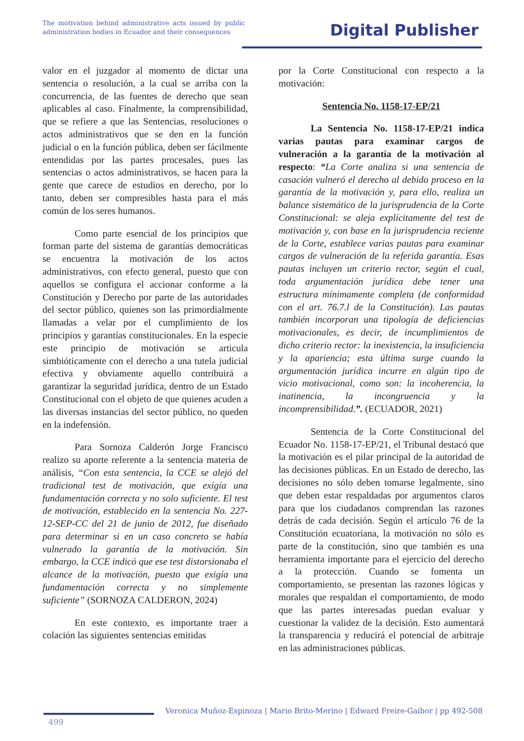The motivation behind administrative acts issued by public administration bodies in Ecuador and their consequences
Digital Publisher
valor en el juzgador al momento de dictar una sentencia o resolución, a la cual se arriba con la concurrencia, de las fuentes de derecho que sean aplicables al caso. Finalmente, la comprensibilidad, que se refiere a que las Sentencias, resoluciones o actos administrativos que se den en la función judicial o en la función pública, deben ser fácilmente entendidas por las partes procesales, pues las sentencias o actos administrativos, se hacen para la gente que carece de estudios en derecho, por lo tanto, deben ser compresibles hasta para el más común de los seres humanos.
Como parte esencial de los principios que forman parte del sistema de garantías democráticas se encuentra la motivación de los actos administrativos, con efecto general, puesto que con aquellos se configura el accionar conforme a la Constitución y Derecho por parte de las autoridades del sector público, quienes son las primordialmente llamadas a velar por el cumplimiento de los principios y garantías constitucionales. En la especie este principio de motivación se articula simbióticamente con el derecho a una tutela judicial efectiva y obviamente aquello contribuirá a garantizar la seguridad jurídica, dentro de un Estado Constitucional con el objeto de que quienes acuden a las diversas instancias del sector público, no queden en la indefensión.
Para Sornoza Calderón Jorge Francisco realizo su aporte referente a la sentencia materia de análisis, “Con esta sentencia, la CCE se alejó del tradicional test de motivación, que exigía una fundamentación correcta y no solo suficiente. El test de motivación, establecido en la sentencia No. 227-12-SEP-CC del 21 de junio de 2012, fue diseñado para determinar si en un caso concreto se había vulnerado la garantía de la motivación. Sin embargo, la CCE indicó que ese test distorsionaba el alcance de la motivación, puesto que exigía una fundamentación correcta y no simplemente suficiente” (SORNOZA CALDERON, 2024)
En este contexto, es importante traer a colación las siguientes sentencias emitidas
por la Corte Constitucional con respecto a la motivación:
Sentencia No. 1158-17-EP/21
La Sentencia No. 1158-17-EP/21 indica varias pautas para examinar cargos de vulneración a la garantía de la motivación al respecto: “La Corte analiza si una sentencia de casación vulneró el derecho al debido proceso en la garantía de la motivación y, para ello, realiza un balance sistemático de la jurisprudencia de la Corte Constitucional: se aleja explícitamente del test de motivación y, con base en la jurisprudencia reciente de la Corte, establece varias pautas para examinar cargos de vulneración de la referida garantía. Esas pautas incluyen un criterio rector, según el cual, toda argumentación jurídica debe tener una estructura mínimamente completa (de conformidad con el art. 76.7.l de la Constitución). Las pautas también incorporan una tipología de deficiencias motivacionales, es decir, de incumplimientos de dicho criterio rector: la inexistencia, la insuficiencia y la apariencia; esta última surge cuando la argumentación jurídica incurre en algún tipo de vicio motivacional, como son: la incoherencia, la inatinencia, la incongruencia y la incomprensibilidad.”. (ECUADOR, 2021)
Sentencia de la Corte Constitucional del Ecuador No. 1158-17-EP/21, el Tribunal destacó que la motivación es el pilar principal de la autoridad de las decisiones públicas. En un Estado de derecho, las decisiones no sólo deben tomarse legalmente, sino que deben estar respaldadas por argumentos claros para que los ciudadanos comprendan las razones detrás de cada decisión. Según el artículo 76 de la Constitución ecuatoriana, la motivación no sólo es parte de la constitución, sino que también es una herramienta importante para el ejercicio del derecho a la protección. Cuando se fomenta un comportamiento, se presentan las razones lógicas y morales que respaldan el comportamiento, de modo que las partes interesadas puedan evaluar y cuestionar la validez de la decisión. Esto aumentará la transparencia y reducirá el potencial de arbitraje en las administraciones públicas.
Veronica Muñoz-Espinoza | Mario Brito-Merino | Edward Freire-Gaibor | pp 492-508
499